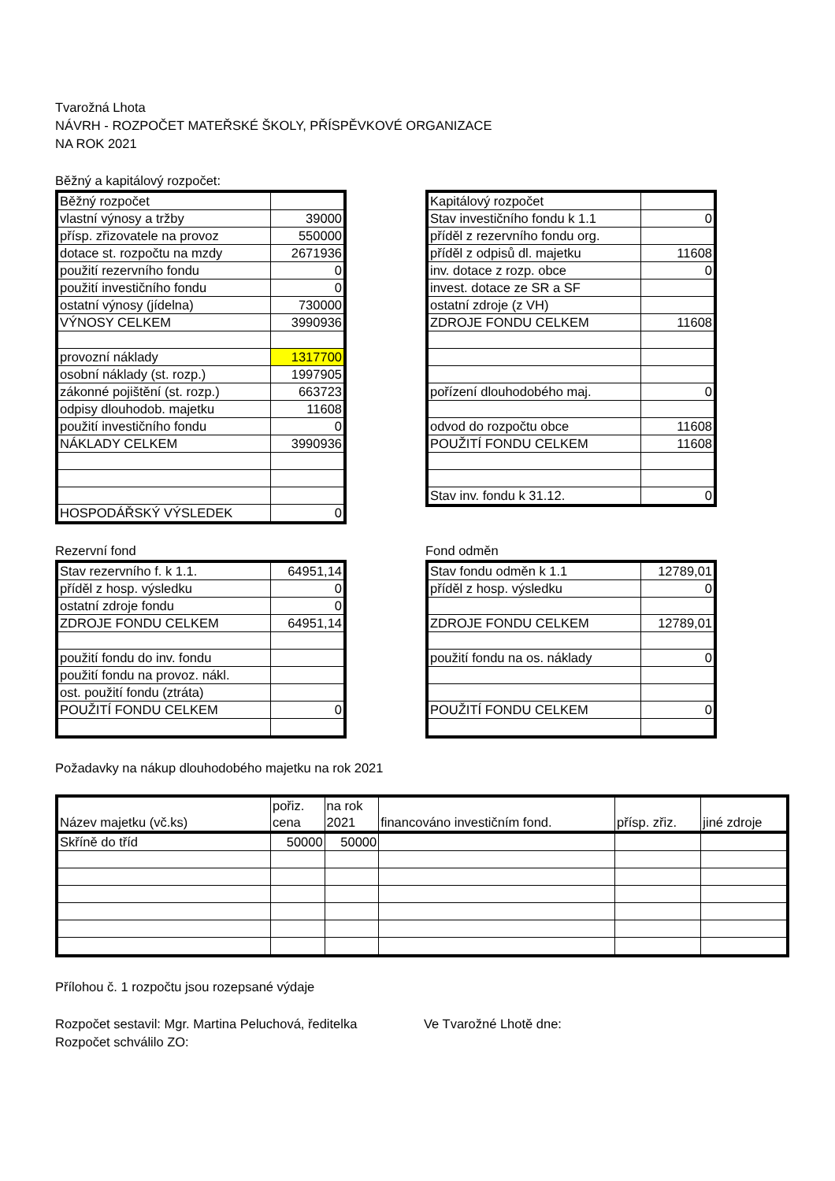Tvarožná Lhota
NÁVRH - ROZPOČET MATEŘSKÉ ŠKOLY, PŘÍSPĚVKOVÉ ORGANIZACE
NA ROK 2021
Běžný a kapitálový rozpočet:
| Běžný rozpočet | |
| vlastní výnosy a tržby | 39000 |
| přísp. zřizovatele na provoz | 550000 |
| dotace st. rozpočtu na mzdy | 2671936 |
| použití rezervního fondu | 0 |
| použití investičního fondu | 0 |
| ostatní výnosy (jídelna) | 730000 |
| VÝNOSY CELKEM | 3990936 |
| provozní náklady | 1317700 |
| osobní náklady (st. rozp.) | 1997905 |
| zákonné pojištění (st. rozp.) | 663723 |
| odpisy dlouhodob. majetku | 11608 |
| použití investičního fondu | 0 |
| NÁKLADY CELKEM | 3990936 |
| HOSPODÁŘSKÝ VÝSLEDEK | 0 |
| Kapitálový rozpočet | |
| Stav investičního fondu k 1.1 | 0 |
| příděl z rezervního fondu org. | |
| příděl z odpisů dl. majetku | 11608 |
| inv. dotace z rozp. obce | 0 |
| invest. dotace ze SR a SF | |
| ostatní zdroje (z VH) | |
| ZDROJE FONDU CELKEM | 11608 |
| pořízení dlouhodobého maj. | 0 |
| odvod do rozpočtu obce | 11608 |
| POUŽITÍ FONDU CELKEM | 11608 |
| Stav inv. fondu k 31.12. | 0 |
Rezervní fond
| Stav rezervního f. k 1.1. | 64951,14 |
| příděl z hosp. výsledku | 0 |
| ostatní zdroje fondu | 0 |
| ZDROJE FONDU CELKEM | 64951,14 |
| použití fondu do inv. fondu | |
| použití fondu na provoz. nákl. | |
| ost. použití fondu (ztráta) | |
| POUŽITÍ FONDU CELKEM | 0 |
Fond odměn
| Stav fondu odměn k 1.1 | 12789,01 |
| příděl z hosp. výsledku | 0 |
| ZDROJE FONDU CELKEM | 12789,01 |
| použití fondu na os. náklady | 0 |
| POUŽITÍ FONDU CELKEM | 0 |
Požadavky na nákup dlouhodobého majetku na rok 2021
| Název majetku (vč.ks) | pořiz. cena | na rok 2021 | financováno investičním fond. | přísp. zřiz. | jiné zdroje |
| --- | --- | --- | --- | --- | --- |
| Skříně do tříd | 50000 | 50000 | | | |
Přílohou č. 1 rozpočtu jsou rozepsané výdaje
Rozpočet sestavil: Mgr. Martina Peluchová, ředitelka
Ve Tvarožné Lhotě dne:
Rozpočet schválilo ZO: